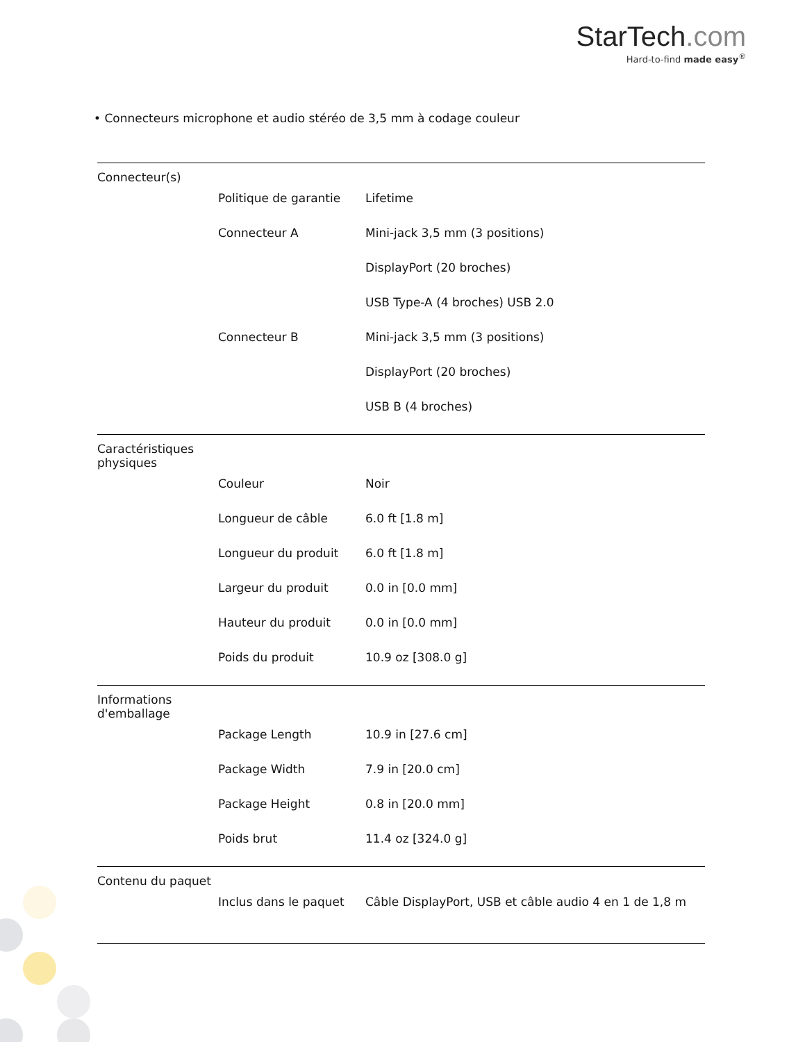StarTech.com
Hard-to-find made easy<sup>®</sup>
• Connecteurs microphone et audio stéréo de 3,5 mm à codage couleur
| Connecteur(s) | | |
| | Politique de garantie | Lifetime |
| | Connecteur A | Mini-jack 3,5 mm (3 positions) |
| | | DisplayPort (20 broches) |
| | | USB Type-A (4 broches) USB 2.0 |
| | Connecteur B | Mini-jack 3,5 mm (3 positions) |
| | | DisplayPort (20 broches) |
| | | USB B (4 broches) |
| Caractéristiques physiques | | |
| | Couleur | Noir |
| | Longueur de câble | 6.0 ft [1.8 m] |
| | Longueur du produit | 6.0 ft [1.8 m] |
| | Largeur du produit | 0.0 in [0.0 mm] |
| | Hauteur du produit | 0.0 in [0.0 mm] |
| | Poids du produit | 10.9 oz [308.0 g] |
| Informations d'emballage | | |
| | Package Length | 10.9 in [27.6 cm] |
| | Package Width | 7.9 in [20.0 cm] |
| | Package Height | 0.8 in [20.0 mm] |
| | Poids brut | 11.4 oz [324.0 g] |
| Contenu du paquet | | |
| | Inclus dans le paquet | Câble DisplayPort, USB et câble audio 4 en 1 de 1,8 m |